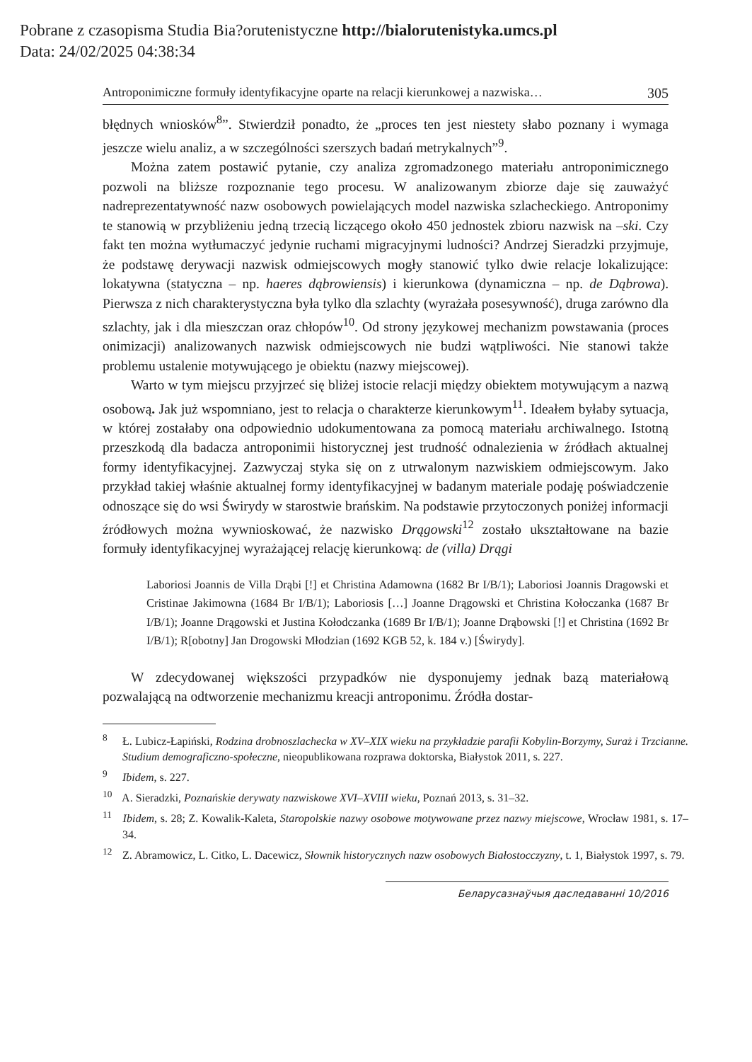Pobrane z czasopisma Studia Bia?orutenistyczne http://bialorutenistyka.umcs.pl
Data: 24/02/2025 04:38:34
Antroponimiczne formuły identyfikacyjne oparte na relacji kierunkowej a nazwiska… 305
błędnych wniosków<sup>8</sup>”. Stwierdził ponadto, że „proces ten jest niestety słabo poznany i wymaga jeszcze wielu analiz, a w szczególności szerszych badań metrykalnych”<sup>9</sup>.
Można zatem postawić pytanie, czy analiza zgromadzonego materiału antroponimicznego pozwoli na bliższe rozpoznanie tego procesu. W analizowanym zbiorze daje się zauważyć nadreprezentatywność nazw osobowych powielających model nazwiska szlacheckiego. Antroponimy te stanowią w przybliżeniu jedną trzecią liczącego około 450 jednostek zbioru nazwisk na –ski. Czy fakt ten można wytłumaczyć jedynie ruchami migracyjnymi ludności? Andrzej Sieradzki przyjmuje, że podstawę derywacji nazwisk odmiejscowych mogły stanowić tylko dwie relacje lokalizujące: lokatywna (statyczna – np. haeres dąbrowiensis) i kierunkowa (dynamiczna – np. de Dąbrowa). Pierwsza z nich charakterystyczna była tylko dla szlachty (wyrażała posesywność), druga zarówno dla szlachty, jak i dla mieszczan oraz chłopów<sup>10</sup>. Od strony językowej mechanizm powstawania (proces onimizacji) analizowanych nazwisk odmiejscowych nie budzi wątpliwości. Nie stanowi także problemu ustalenie motywującego je obiektu (nazwy miejscowej).
Warto w tym miejscu przyjrzeć się bliżej istocie relacji między obiektem motywującym a nazwą osobową. Jak już wspomniano, jest to relacja o charakterze kierunkowym<sup>11</sup>. Ideałem byłaby sytuacja, w której zostałaby ona odpowiednio udokumentowana za pomocą materiału archiwalnego. Istotną przeszkodą dla badacza antroponimii historycznej jest trudność odnalezienia w źródłach aktualnej formy identyfikacyjnej. Zazwyczaj styka się on z utrwalonym nazwiskiem odmiejscowym. Jako przykład takiej właśnie aktualnej formy identyfikacyjnej w badanym materiale podaję poświadczenie odnoszące się do wsi Świrydy w starostwie brańskim. Na podstawie przytoczonych poniżej informacji źródłowych można wywnioskować, że nazwisko Drągowski<sup>12</sup> zostało ukształtowane na bazie formuły identyfikacyjnej wyrażającej relację kierunkową: de (villa) Drągi
Laboriosi Joannis de Villa Drąbi [!] et Christina Adamowna (1682 Br I/B/1); Laboriosi Joannis Dragowski et Cristinae Jakimowna (1684 Br I/B/1); Laboriosis […] Joanne Drągowski et Christina Kołoczanka (1687 Br I/B/1); Joanne Drągowski et Justina Kołodczanka (1689 Br I/B/1); Joanne Drąbowski [!] et Christina (1692 Br I/B/1); R[obotny] Jan Drogowski Młodzian (1692 KGB 52, k. 184 v.) [Świrydy].
W zdecydowanej większości przypadków nie dysponujemy jednak bazą materiałową pozwalającą na odtworzenie mechanizmu kreacji antroponimu. Źródła dostar-
<sup>8</sup> Ł. Lubicz-Łapiński, Rodzina drobnoszlachecka w XV–XIX wieku na przykładzie parafii Kobylin-Borzymy, Suraż i Trzcianne. Studium demograficzno-społeczne, nieopublikowana rozprawa doktorska, Białystok 2011, s. 227.
<sup>9</sup> Ibidem, s. 227.
<sup>10</sup> A. Sieradzki, Poznańskie derywaty nazwiskowe XVI–XVIII wieku, Poznań 2013, s. 31–32.
<sup>11</sup> Ibidem, s. 28; Z. Kowalik-Kaleta, Staropolskie nazwy osobowe motywowane przez nazwy miejscowe, Wrocław 1981, s. 17–34.
<sup>12</sup> Z. Abramowicz, L. Citko, L. Dacewicz, Słownik historycznych nazw osobowych Białostocczyzny, t. 1, Białystok 1997, s. 79.
Беларусазнаўчыя даследаванні 10/2016